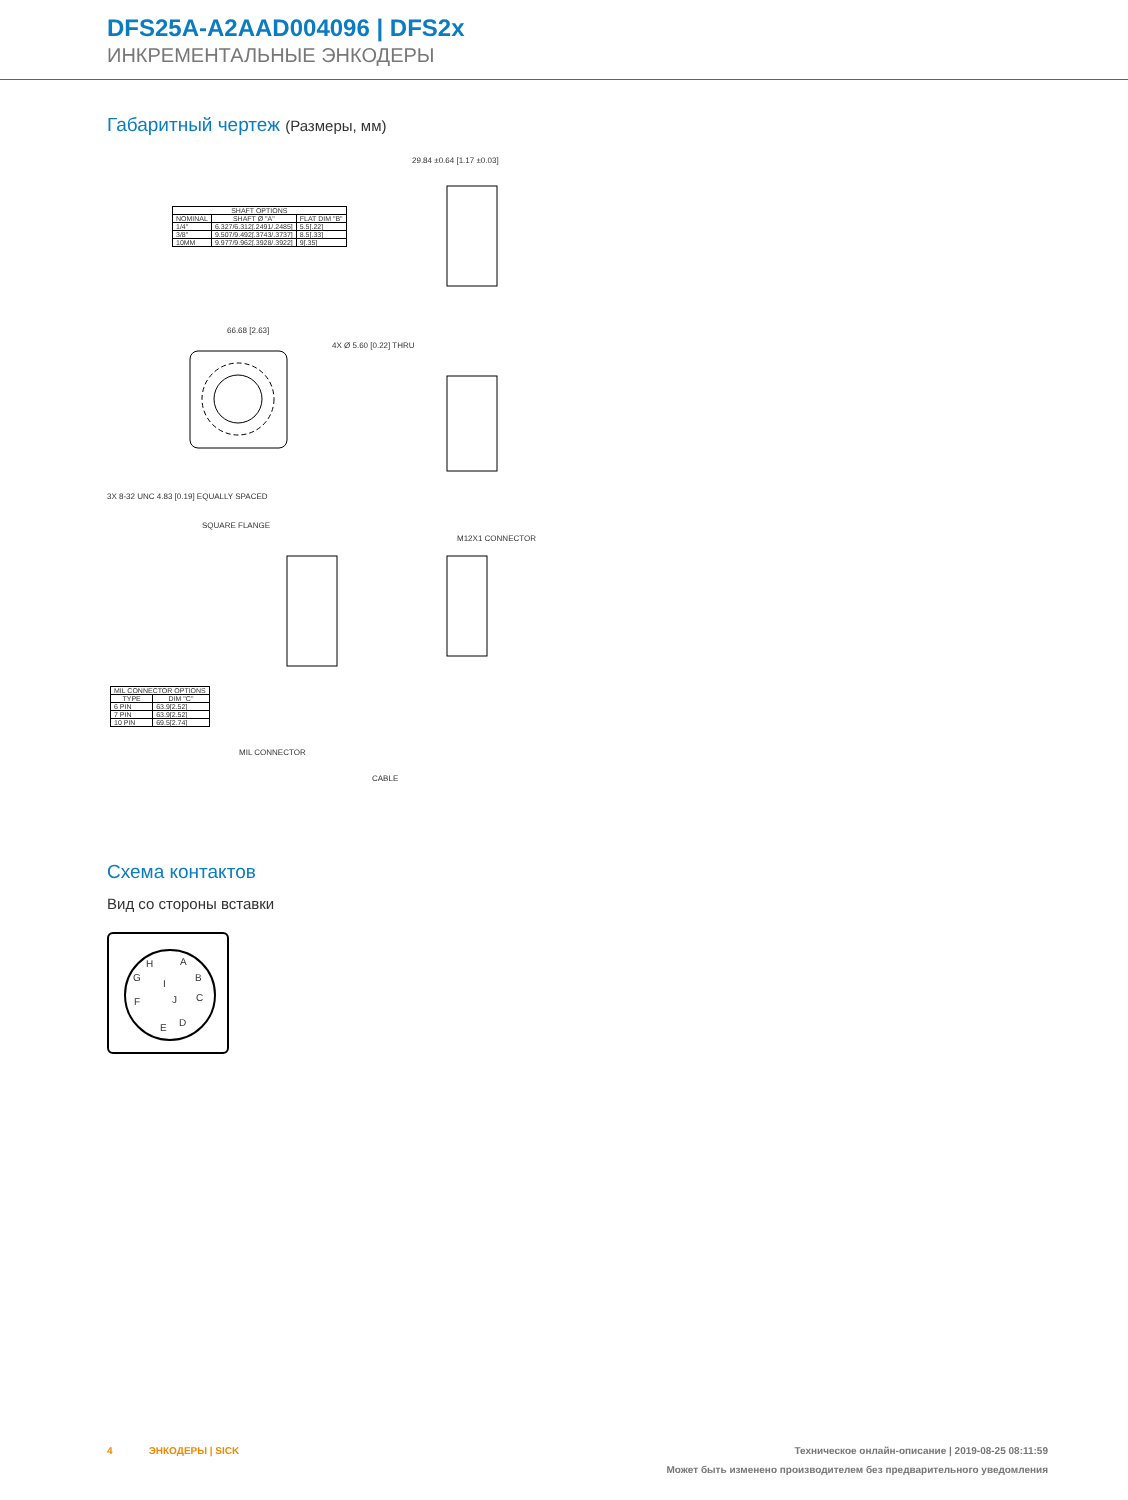DFS25A-A2AAD004096 | DFS2x
ИНКРЕМЕНТАЛЬНЫЕ ЭНКОДЕРЫ
Габаритный чертеж (Размеры, мм)
| SHAFT OPTIONS | | |
| --- | --- | --- |
| NOMINAL | SHAFT Ø "A" | FLAT DIM "B" |
| 1/4" | 6.327/6.312[.2491/.2485] | 5.5[.22] |
| 3/8" | 9.507/9.492[.3743/.3737] | 8.5[.33] |
| 10MM | 9.977/9.962[.3928/.3922] | 9[.35] |
29.84 ±0.64 [1.17 ±0.03]
66.68 [2.63]
4X Ø 5.60 [0.22] THRU
3X 8-32 UNC 4.83 [0.19] EQUALLY SPACED
SQUARE FLANGE
M12X1 CONNECTOR
| MIL CONNECTOR OPTIONS | |
| --- | --- |
| TYPE | DIM "C" |
| 6 PIN | 63.9[2.52] |
| 7 PIN | 63.9[2.52] |
| 10 PIN | 69.5[2.74] |
MIL CONNECTOR
CABLE
Схема контактов
Вид со стороны вставки
H A
G
I
B
F J C
E D
4 ЭНКОДЕРЫ | SICK Техническое онлайн-описание | 2019-08-25 08:11:59
Может быть изменено производителем без предварительного уведомления